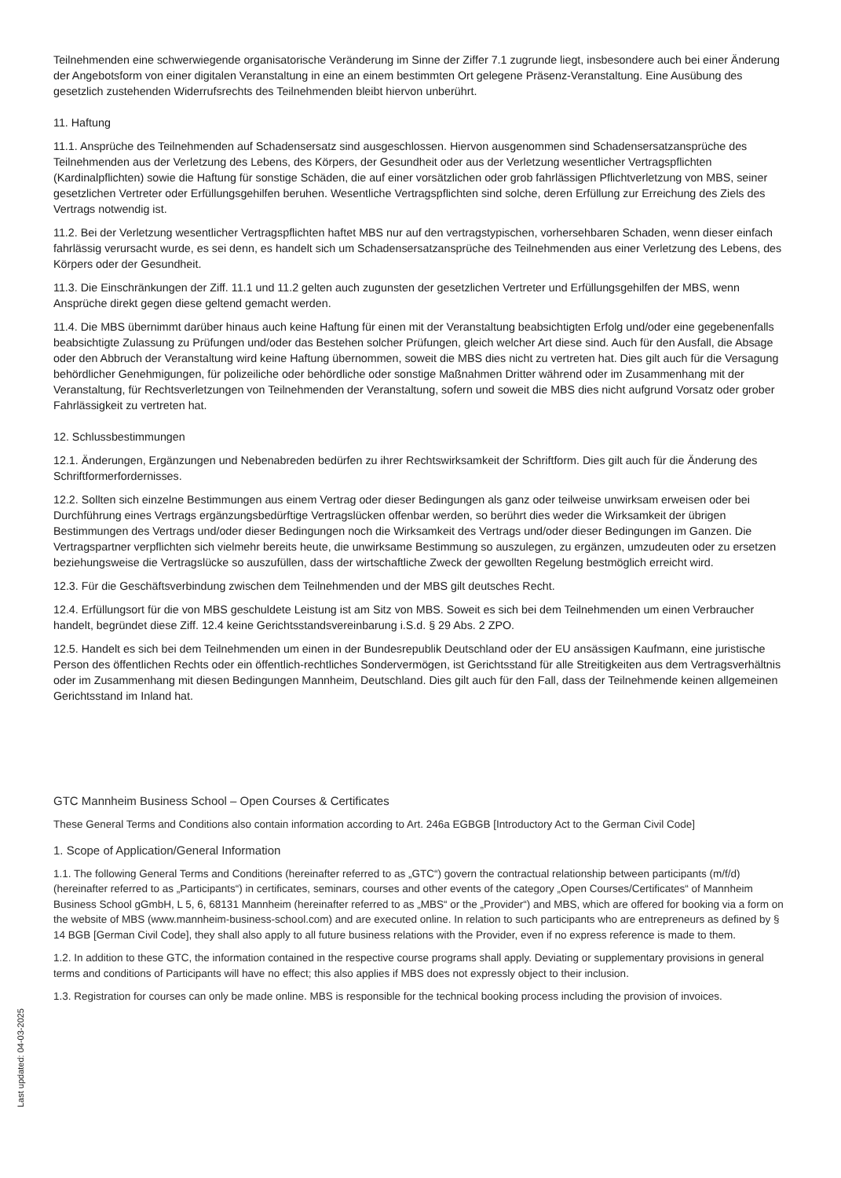Teilnehmenden eine schwerwiegende organisatorische Veränderung im Sinne der Ziffer 7.1 zugrunde liegt, insbesondere auch bei einer Änderung der Angebotsform von einer digitalen Veranstaltung in eine an einem bestimmten Ort gelegene Präsenz-Veranstaltung. Eine Ausübung des gesetzlich zustehenden Widerrufsrechts des Teilnehmenden bleibt hiervon unberührt.
11. Haftung
11.1. Ansprüche des Teilnehmenden auf Schadensersatz sind ausgeschlossen. Hiervon ausgenommen sind Schadensersatzansprüche des Teilnehmenden aus der Verletzung des Lebens, des Körpers, der Gesundheit oder aus der Verletzung wesentlicher Vertragspflichten (Kardinalpflichten) sowie die Haftung für sonstige Schäden, die auf einer vorsätzlichen oder grob fahrlässigen Pflichtverletzung von MBS, seiner gesetzlichen Vertreter oder Erfüllungsgehilfen beruhen. Wesentliche Vertragspflichten sind solche, deren Erfüllung zur Erreichung des Ziels des Vertrags notwendig ist.
11.2. Bei der Verletzung wesentlicher Vertragspflichten haftet MBS nur auf den vertragstypischen, vorhersehbaren Schaden, wenn dieser einfach fahrlässig verursacht wurde, es sei denn, es handelt sich um Schadensersatzansprüche des Teilnehmenden aus einer Verletzung des Lebens, des Körpers oder der Gesundheit.
11.3. Die Einschränkungen der Ziff. 11.1 und 11.2 gelten auch zugunsten der gesetzlichen Vertreter und Erfüllungsgehilfen der MBS, wenn Ansprüche direkt gegen diese geltend gemacht werden.
11.4. Die MBS übernimmt darüber hinaus auch keine Haftung für einen mit der Veranstaltung beabsichtigten Erfolg und/oder eine gegebenenfalls beabsichtigte Zulassung zu Prüfungen und/oder das Bestehen solcher Prüfungen, gleich welcher Art diese sind. Auch für den Ausfall, die Absage oder den Abbruch der Veranstaltung wird keine Haftung übernommen, soweit die MBS dies nicht zu vertreten hat. Dies gilt auch für die Versagung behördlicher Genehmigungen, für polizeiliche oder behördliche oder sonstige Maßnahmen Dritter während oder im Zusammenhang mit der Veranstaltung, für Rechtsverletzungen von Teilnehmenden der Veranstaltung, sofern und soweit die MBS dies nicht aufgrund Vorsatz oder grober Fahrlässigkeit zu vertreten hat.
12. Schlussbestimmungen
12.1. Änderungen, Ergänzungen und Nebenabreden bedürfen zu ihrer Rechtswirksamkeit der Schriftform. Dies gilt auch für die Änderung des Schriftformerfordernisses.
12.2. Sollten sich einzelne Bestimmungen aus einem Vertrag oder dieser Bedingungen als ganz oder teilweise unwirksam erweisen oder bei Durchführung eines Vertrags ergänzungsbedürftige Vertragslücken offenbar werden, so berührt dies weder die Wirksamkeit der übrigen Bestimmungen des Vertrags und/oder dieser Bedingungen noch die Wirksamkeit des Vertrags und/oder dieser Bedingungen im Ganzen. Die Vertragspartner verpflichten sich vielmehr bereits heute, die unwirksame Bestimmung so auszulegen, zu ergänzen, umzudeuten oder zu ersetzen beziehungsweise die Vertragslücke so auszufüllen, dass der wirtschaftliche Zweck der gewollten Regelung bestmöglich erreicht wird.
12.3. Für die Geschäftsverbindung zwischen dem Teilnehmenden und der MBS gilt deutsches Recht.
12.4. Erfüllungsort für die von MBS geschuldete Leistung ist am Sitz von MBS. Soweit es sich bei dem Teilnehmenden um einen Verbraucher handelt, begründet diese Ziff. 12.4 keine Gerichtsstandsvereinbarung i.S.d. § 29 Abs. 2 ZPO.
12.5. Handelt es sich bei dem Teilnehmenden um einen in der Bundesrepublik Deutschland oder der EU ansässigen Kaufmann, eine juristische Person des öffentlichen Rechts oder ein öffentlich-rechtliches Sondervermögen, ist Gerichtsstand für alle Streitigkeiten aus dem Vertragsverhältnis oder im Zusammenhang mit diesen Bedingungen Mannheim, Deutschland. Dies gilt auch für den Fall, dass der Teilnehmende keinen allgemeinen Gerichtsstand im Inland hat.
GTC Mannheim Business School – Open Courses & Certificates
These General Terms and Conditions also contain information according to Art. 246a EGBGB [Introductory Act to the German Civil Code]
1. Scope of Application/General Information
1.1. The following General Terms and Conditions (hereinafter referred to as „GTC“) govern the contractual relationship between participants (m/f/d) (hereinafter referred to as „Participants“) in certificates, seminars, courses and other events of the category „Open Courses/Certificates“ of Mannheim Business School gGmbH, L 5, 6, 68131 Mannheim (hereinafter referred to as „MBS“ or the „Provider“) and MBS, which are offered for booking via a form on the website of MBS (www.mannheim-business-school.com) and are executed online. In relation to such participants who are entrepreneurs as defined by § 14 BGB [German Civil Code], they shall also apply to all future business relations with the Provider, even if no express reference is made to them.
1.2. In addition to these GTC, the information contained in the respective course programs shall apply. Deviating or supplementary provisions in general terms and conditions of Participants will have no effect; this also applies if MBS does not expressly object to their inclusion.
1.3. Registration for courses can only be made online. MBS is responsible for the technical booking process including the provision of invoices.
Last updated: 04-03-2025